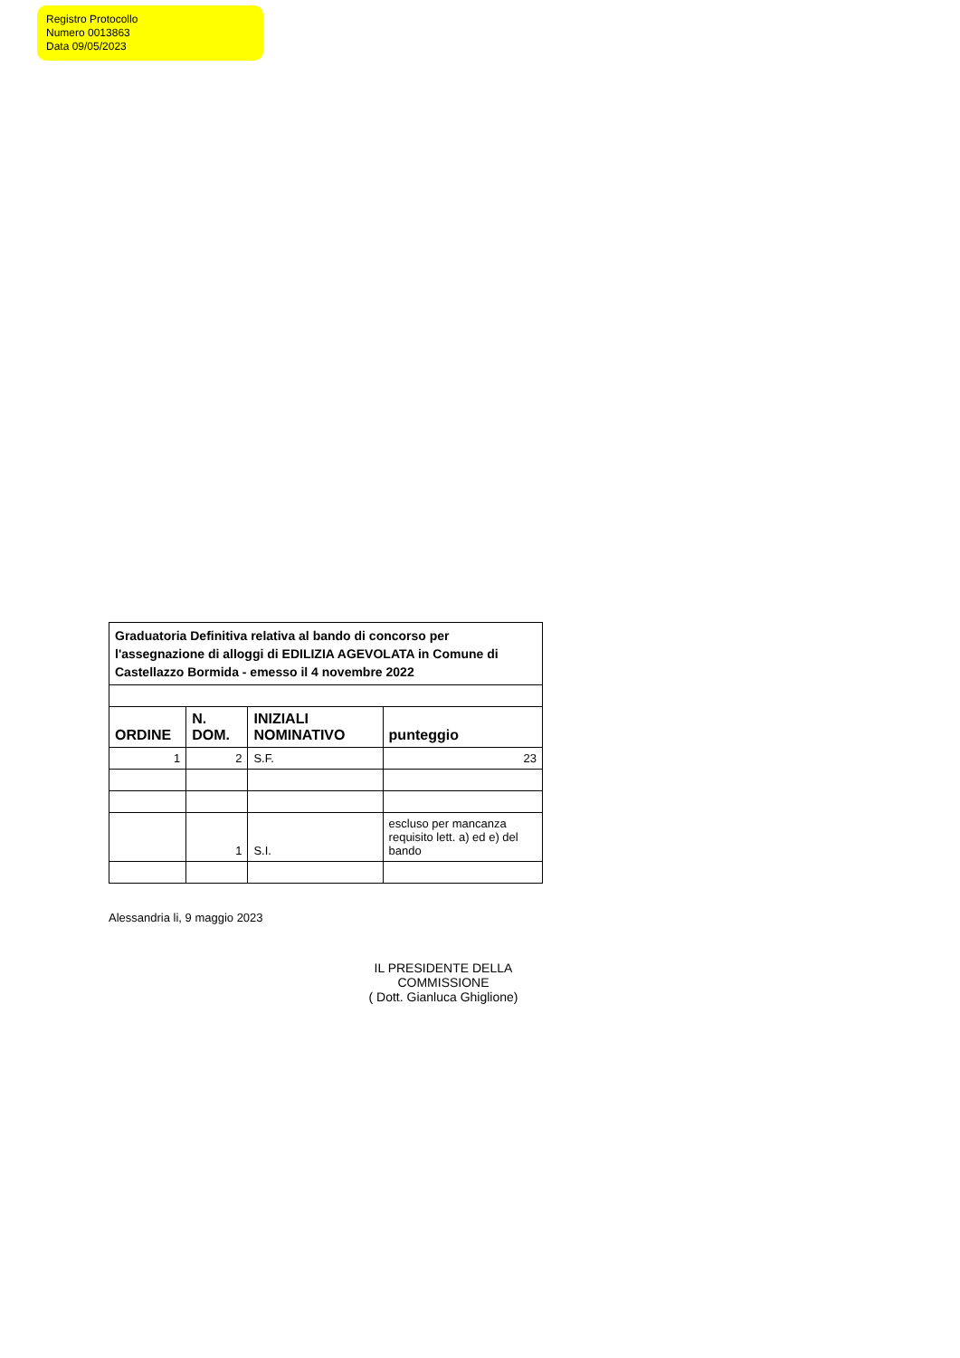Registro Protocollo
Numero 0013863
Data 09/05/2023
| Graduatoria Definitiva relativa al bando di concorso per l'assegnazione di alloggi di EDILIZIA AGEVOLATA in Comune di Castellazzo Bormida - emesso il 4 novembre 2022 | | | |
| ORDINE | N. DOM. | INIZIALI NOMINATIVO | punteggio |
| 1 | 2 | S.F. | 23 |
| | 1 | S.I. | escluso per mancanza requisito lett. a) ed e) del bando |
Alessandria li, 9 maggio 2023
IL PRESIDENTE DELLA COMMISSIONE
( Dott. Gianluca Ghiglione)